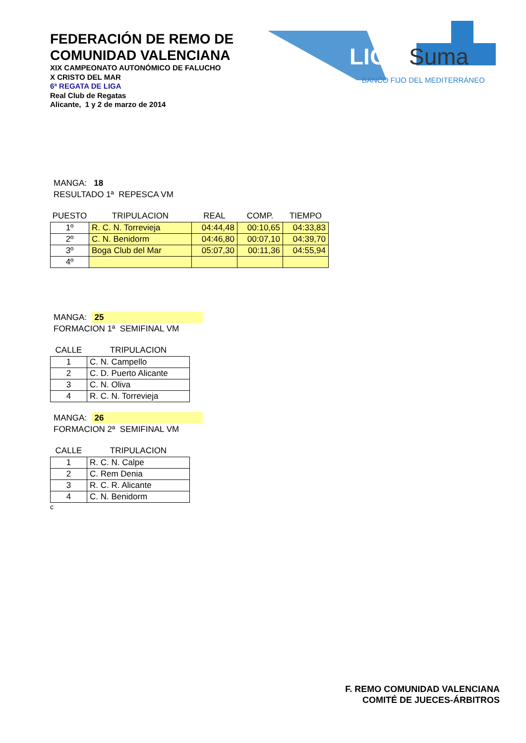FEDERACIÓN DE REMO DE
COMUNIDAD VALENCIANA
XIX CAMPEONATO AUTONÓMICO DE FALUCHO
X CRISTO DEL MAR
6ª REGATA DE LIGA
Real Club de Regatas
Alicante, 1 y 2 de marzo de 2014
LIGA
Suma
BANCO FIJO DEL MEDITERRÁNEO
MANGA: 18
RESULTADO 1ª REPESCA VM
| PUESTO | TRIPULACION | REAL | COMP. | TIEMPO |
| --- | --- | --- | --- | --- |
| 1º | R. C. N. Torrevieja | 04:44,48 | 00:10,65 | 04:33,83 |
| 2º | C. N. Benidorm | 04:46,80 | 00:07,10 | 04:39,70 |
| 3º | Boga Club del Mar | 05:07,30 | 00:11,36 | 04:55,94 |
| 4º | | | | |
MANGA: 25
FORMACION 1ª SEMIFINAL VM
| CALLE | TRIPULACION |
| --- | --- |
| 1 | C. N. Campello |
| 2 | C. D. Puerto Alicante |
| 3 | C. N. Oliva |
| 4 | R. C. N. Torrevieja |
MANGA: 26
FORMACION 2ª SEMIFINAL VM
| CALLE | TRIPULACION |
| --- | --- |
| 1 | R. C. N. Calpe |
| 2 | C. Rem Denia |
| 3 | R. C. R. Alicante |
| 4 | C. N. Benidorm |
c
F. REMO COMUNIDAD VALENCIANA
COMITÉ DE JUECES-ÁRBITROS